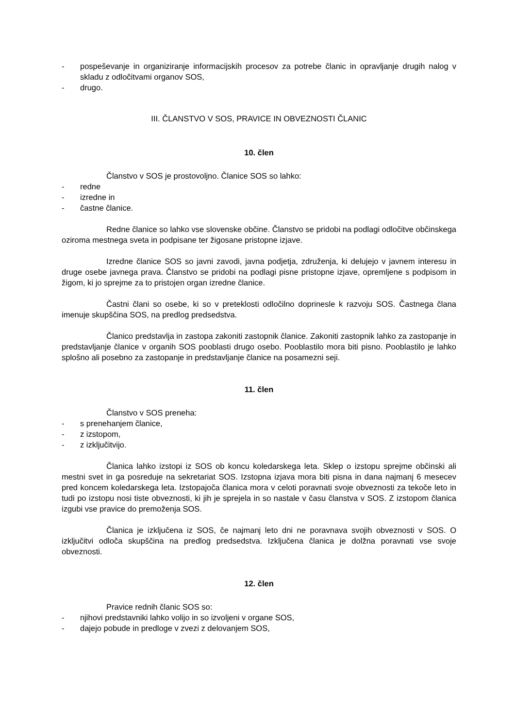- pospeševanje in organiziranje informacijskih procesov za potrebe članic in opravljanje drugih nalog v skladu z odločitvami organov SOS,
- drugo.
III. ČLANSTVO V SOS, PRAVICE IN OBVEZNOSTI ČLANIC
10. člen
Članstvo v SOS je prostovoljno. Članice SOS so lahko:
- redne
- izredne in
- častne članice.
Redne članice so lahko vse slovenske občine. Članstvo se pridobi na podlagi odločitve občinskega oziroma mestnega sveta in podpisane ter žigosane pristopne izjave.
Izredne članice SOS so javni zavodi, javna podjetja, združenja, ki delujejo v javnem interesu in druge osebe javnega prava. Članstvo se pridobi na podlagi pisne pristopne izjave, opremljene s podpisom in žigom, ki jo sprejme za to pristojen organ izredne članice.
Častni člani so osebe, ki so v preteklosti odločilno doprinesle k razvoju SOS. Častnega člana imenuje skupščina SOS, na predlog predsedstva.
Članico predstavlja in zastopa zakoniti zastopnik članice. Zakoniti zastopnik lahko za zastopanje in predstavljanje članice v organih SOS pooblasti drugo osebo. Pooblastilo mora biti pisno. Pooblastilo je lahko splošno ali posebno za zastopanje in predstavljanje članice na posamezni seji.
11. člen
Članstvo v SOS preneha:
- s prenehanjem članice,
- z izstopom,
- z izključitvijo.
Članica lahko izstopi iz SOS ob koncu koledarskega leta. Sklep o izstopu sprejme občinski ali mestni svet in ga posreduje na sekretariat SOS. Izstopna izjava mora biti pisna in dana najmanj 6 mesecev pred koncem koledarskega leta. Izstopajoča članica mora v celoti poravnati svoje obveznosti za tekoče leto in tudi po izstopu nosi tiste obveznosti, ki jih je sprejela in so nastale v času članstva v SOS. Z izstopom članica izgubi vse pravice do premoženja SOS.
Članica je izključena iz SOS, če najmanj leto dni ne poravnava svojih obveznosti v SOS. O izključitvi odloča skupščina na predlog predsedstva. Izključena članica je dolžna poravnati vse svoje obveznosti.
12. člen
Pravice rednih članic SOS so:
- njihovi predstavniki lahko volijo in so izvoljeni v organe SOS,
- dajejo pobude in predloge v zvezi z delovanjem SOS,